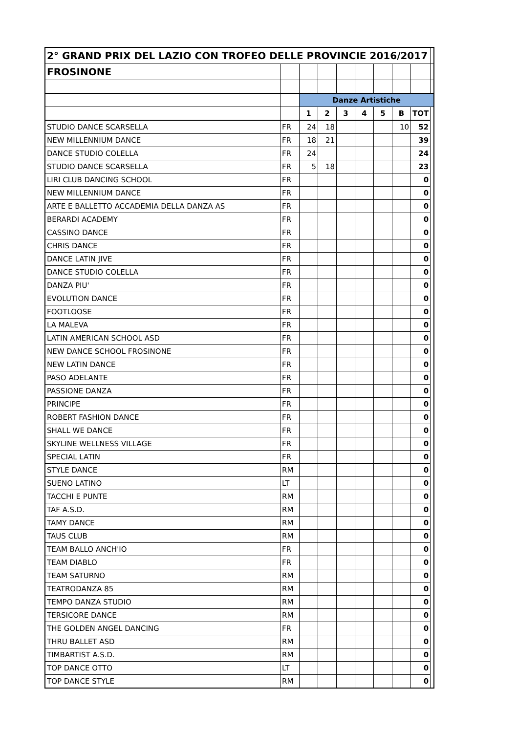| 2° GRAND PRIX DEL LAZIO CON TROFEO DELLE PROVINCIE 2016/2017 | | | | | | | | | |
| FROSINONE | | | | | | | | | |
| | | Danze Artistiche | | | | | | | |
| | | 1 | 2 | 3 | 4 | 5 | B | TOT | |
| STUDIO DANCE SCARSELLA | FR | 24 | 18 | | | | 10 | 52 | |
| NEW MILLENNIUM DANCE | FR | 18 | 21 | | | | | 39 | |
| DANCE STUDIO COLELLA | FR | 24 | | | | | | 24 | |
| STUDIO DANCE SCARSELLA | FR | 5 | 18 | | | | | 23 | |
| LIRI CLUB DANCING SCHOOL | FR | | | | | | | 0 | |
| NEW MILLENNIUM DANCE | FR | | | | | | | 0 | |
| ARTE E BALLETTO ACCADEMIA DELLA DANZA AS | FR | | | | | | | 0 | |
| BERARDI ACADEMY | FR | | | | | | | 0 | |
| CASSINO DANCE | FR | | | | | | | 0 | |
| CHRIS DANCE | FR | | | | | | | 0 | |
| DANCE LATIN JIVE | FR | | | | | | | 0 | |
| DANCE STUDIO COLELLA | FR | | | | | | | 0 | |
| DANZA PIU' | FR | | | | | | | 0 | |
| EVOLUTION DANCE | FR | | | | | | | 0 | |
| FOOTLOOSE | FR | | | | | | | 0 | |
| LA MALEVA | FR | | | | | | | 0 | |
| LATIN AMERICAN SCHOOL ASD | FR | | | | | | | 0 | |
| NEW DANCE SCHOOL FROSINONE | FR | | | | | | | 0 | |
| NEW LATIN DANCE | FR | | | | | | | 0 | |
| PASO ADELANTE | FR | | | | | | | 0 | |
| PASSIONE DANZA | FR | | | | | | | 0 | |
| PRINCIPE | FR | | | | | | | 0 | |
| ROBERT FASHION DANCE | FR | | | | | | | 0 | |
| SHALL WE DANCE | FR | | | | | | | 0 | |
| SKYLINE WELLNESS VILLAGE | FR | | | | | | | 0 | |
| SPECIAL LATIN | FR | | | | | | | 0 | |
| STYLE DANCE | RM | | | | | | | 0 | |
| SUENO LATINO | LT | | | | | | | 0 | |
| TACCHI E PUNTE | RM | | | | | | | 0 | |
| TAF A.S.D. | RM | | | | | | | 0 | |
| TAMY DANCE | RM | | | | | | | 0 | |
| TAUS CLUB | RM | | | | | | | 0 | |
| TEAM BALLO ANCH'IO | FR | | | | | | | 0 | |
| TEAM DIABLO | FR | | | | | | | 0 | |
| TEAM SATURNO | RM | | | | | | | 0 | |
| TEATRODANZA 85 | RM | | | | | | | 0 | |
| TEMPO DANZA STUDIO | RM | | | | | | | 0 | |
| TERSICORE DANCE | RM | | | | | | | 0 | |
| THE GOLDEN ANGEL DANCING | FR | | | | | | | 0 | |
| THRU BALLET ASD | RM | | | | | | | 0 | |
| TIMBARTIST A.S.D. | RM | | | | | | | 0 | |
| TOP DANCE OTTO | LT | | | | | | | 0 | |
| TOP DANCE STYLE | RM | | | | | | | 0 | |